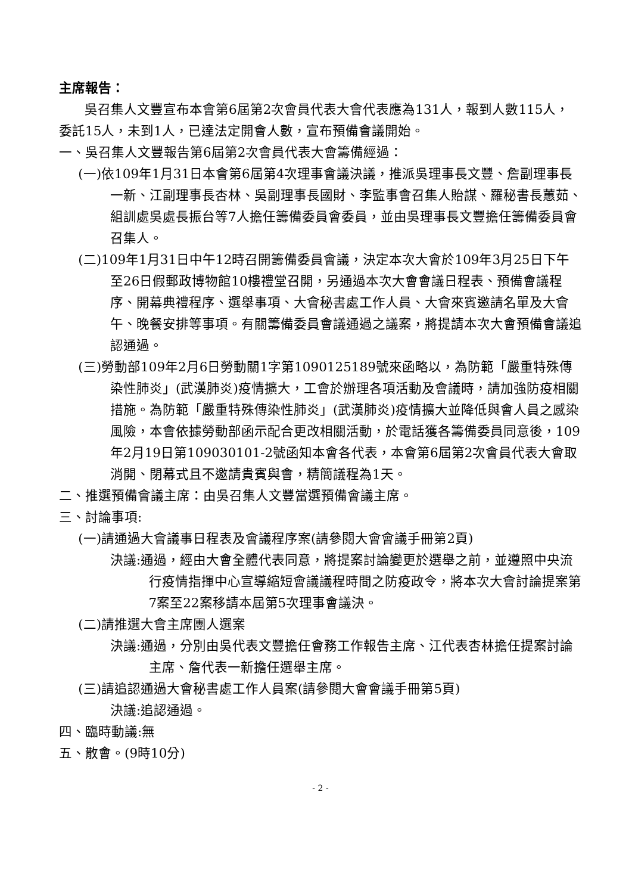主席報告：
吳召集人文豐宣布本會第6屆第2次會員代表大會代表應為131人，報到人數115人，委託15人，未到1人，已達法定開會人數，宣布預備會議開始。
一、吳召集人文豐報告第6屆第2次會員代表大會籌備經過：
(一)依109年1月31日本會第6屆第4次理事會議決議，推派吳理事長文豐、詹副理事長一新、江副理事長杏林、吳副理事長國財、李監事會召集人貽謀、羅秘書長蕙茹、組訓處吳處長振台等7人擔任籌備委員會委員，並由吳理事長文豐擔任籌備委員會召集人。
(二)109年1月31日中午12時召開籌備委員會議，決定本次大會於109年3月25日下午至26日假郵政博物館10樓禮堂召開，另通過本次大會會議日程表、預備會議程序、開幕典禮程序、選舉事項、大會秘書處工作人員、大會來賓邀請名單及大會午、晚餐安排等事項。有關籌備委員會議通過之議案，將提請本次大會預備會議追認通過。
(三)勞動部109年2月6日勞動關1字第1090125189號來函略以，為防範「嚴重特殊傳染性肺炎」(武漢肺炎)疫情擴大，工會於辦理各項活動及會議時，請加強防疫相關措施。為防範「嚴重特殊傳染性肺炎」(武漢肺炎)疫情擴大並降低與會人員之感染風險，本會依據勞動部函示配合更改相關活動，於電話獲各籌備委員同意後，109年2月19日第109030101-2號函知本會各代表，本會第6屆第2次會員代表大會取消開、閉幕式且不邀請貴賓與會，精簡議程為1天。
二、推選預備會議主席：由吳召集人文豐當選預備會議主席。
三、討論事項:
(一)請通過大會議事日程表及會議程序案(請參閱大會會議手冊第2頁)
決議:通過，經由大會全體代表同意，將提案討論變更於選舉之前，並遵照中央流行疫情指揮中心宣導縮短會議議程時間之防疫政令，將本次大會討論提案第7案至22案移請本屆第5次理事會議決。
(二)請推選大會主席團人選案
決議:通過，分別由吳代表文豐擔任會務工作報告主席、江代表杏林擔任提案討論主席、詹代表一新擔任選舉主席。
(三)請追認通過大會秘書處工作人員案(請參閱大會會議手冊第5頁)
決議:追認通過。
四、臨時動議:無
五、散會。(9時10分)
- 2 -